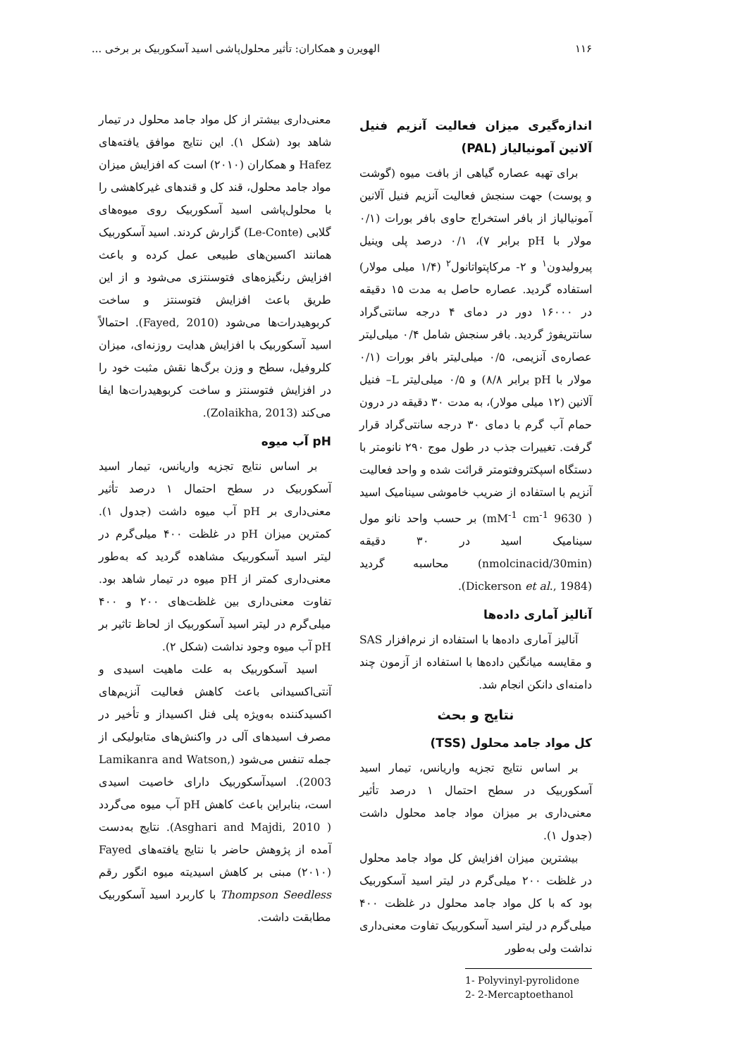۱۱۶ الهویرن و همکاران: تأثیر محلول‌پاشی اسید آسکوربیک بر برخی ...
اندازه‌گیری میزان فعالیت آنزیم فنیل آلانین آمونیالیاز (PAL)
برای تهیه عصاره گیاهی از بافت میوه (گوشت و پوست) جهت سنجش فعالیت آنزیم فنیل آلانین آمونیالیاز از بافر استخراج حاوی بافر بورات (۰/۱ مولار با pH برابر ۷)، ۰/۱ درصد پلی وینیل پیرولیدون<sup>۱</sup> و ۲- مرکاپتواتانول<sup>۲</sup> (۱/۴ میلی مولار) استفاده گردید. عصاره حاصل به مدت ۱۵ دقیقه در ۱۶۰۰۰ دور در دمای ۴ درجه سانتی‌گراد سانتریفوژ گردید. بافر سنجش شامل ۰/۴ میلی‌لیتر عصاره‌ی آنزیمی، ۰/۵ میلی‌لیتر بافر بورات (۰/۱ مولار با pH برابر ۸/۸) و ۰/۵ میلی‌لیتر L– فنیل آلانین (۱۲ میلی مولار)، به مدت ۳۰ دقیقه در درون حمام آب گرم با دمای ۳۰ درجه سانتی‌گراد قرار گرفت. تغییرات جذب در طول موج ۲۹۰ نانومتر با دستگاه اسپکتروفتومتر قرائت شده و واحد فعالیت آنزیم با استفاده از ضریب خاموشی سینامیک اسید ( 9630 mM<sup>-1</sup> cm<sup>-1</sup>) بر حسب واحد نانو مول سینامیک اسید در ۳۰ دقیقه (nmolcinacid/30min) محاسبه گردید (Dickerson et al., 1984).
آنالیز آماری داده‌ها
آنالیز آماری داده‌ها با استفاده از نرم‌افزار SAS و مقایسه میانگین داده‌ها با استفاده از آزمون چند دامنه‌ای دانکن انجام شد.
نتایج و بحث
کل مواد جامد محلول (TSS)
بر اساس نتایج تجزیه واریانس، تیمار اسید آسکوربیک در سطح احتمال ۱ درصد تأثیر معنی‌داری بر میزان مواد جامد محلول داشت (جدول ۱).
بیشترین میزان افزایش کل مواد جامد محلول در غلظت ۲۰۰ میلی‌گرم در لیتر اسید آسکوربیک بود که با کل مواد جامد محلول در غلظت ۴۰۰ میلی‌گرم در لیتر اسید آسکوربیک تفاوت معنی‌داری نداشت ولی به‌طور
1- Polyvinyl-pyrolidone
2- 2-Mercaptoethanol
معنی‌داری بیشتر از کل مواد جامد محلول در تیمار شاهد بود (شکل ۱). این نتایج موافق یافته‌های Hafez و همکاران (۲۰۱۰) است که افزایش میزان مواد جامد محلول، قند کل و قندهای غیرکاهشی را با محلول‌پاشی اسید آسکوربیک روی میوه‌های گلابی (Le-Conte) گزارش کردند. اسید آسکوربیک همانند اکسین‌های طبیعی عمل کرده و باعث افزایش رنگیزه‌های فتوسنتزی می‌شود و از این طریق باعث افزایش فتوسنتز و ساخت کربوهیدرات‌ها می‌شود (Fayed, 2010). احتمالاً اسید آسکوربیک با افزایش هدایت روزنه‌ای، میزان کلروفیل، سطح و وزن برگ‌ها نقش مثبت خود را در افزایش فتوسنتز و ساخت کربوهیدرات‌ها ایفا می‌کند (Zolaikha, 2013).
pH آب میوه
بر اساس نتایج تجزیه واریانس، تیمار اسید آسکوربیک در سطح احتمال ۱ درصد تأثیر معنی‌داری بر pH آب میوه داشت (جدول ۱). کمترین میزان pH در غلظت ۴۰۰ میلی‌گرم در لیتر اسید آسکوربیک مشاهده گردید که به‌طور معنی‌داری کمتر از pH میوه در تیمار شاهد بود. تفاوت معنی‌داری بین غلظت‌های ۲۰۰ و ۴۰۰ میلی‌گرم در لیتر اسید آسکوربیک از لحاظ تاثیر بر pH آب میوه وجود نداشت (شکل ۲).
اسید آسکوربیک به علت ماهیت اسیدی و آنتی‌اکسیدانی باعث کاهش فعالیت آنزیم‌های اکسیدکننده به‌ویژه پلی فنل اکسیداز و تأخیر در مصرف اسیدهای آلی در واکنش‌های متابولیکی از جمله تنفس می‌شود (Lamikanra and Watson, 2003). اسیدآسکوربیک دارای خاصیت اسیدی است، بنابراین باعث کاهش pH آب میوه می‌گردد ( Asghari and Majdi, 2010). نتایج به‌دست آمده از پژوهش حاضر با نتایج یافته‌های Fayed (۲۰۱۰) مبنی بر کاهش اسیدیته میوه انگور رقم Thompson Seedless با کاربرد اسید آسکوربیک مطابقت داشت.